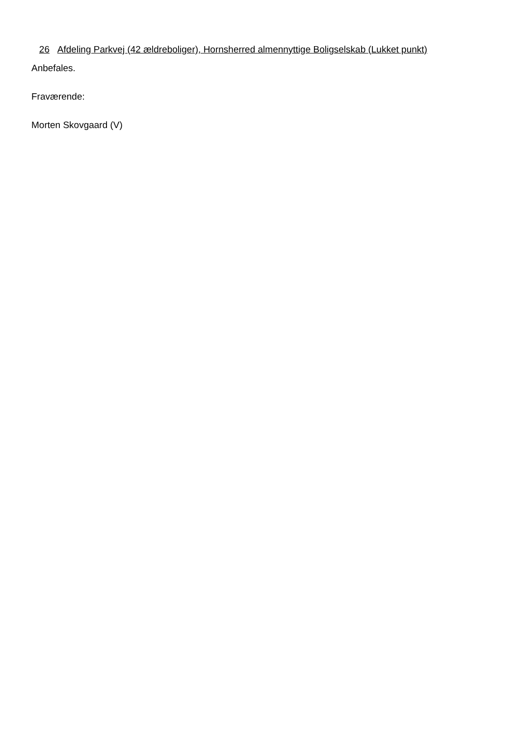26 Afdeling Parkvej (42 ældreboliger), Hornsherred almennyttige Boligselskab (Lukket punkt)
Anbefales.
Fraværende:
Morten Skovgaard (V)